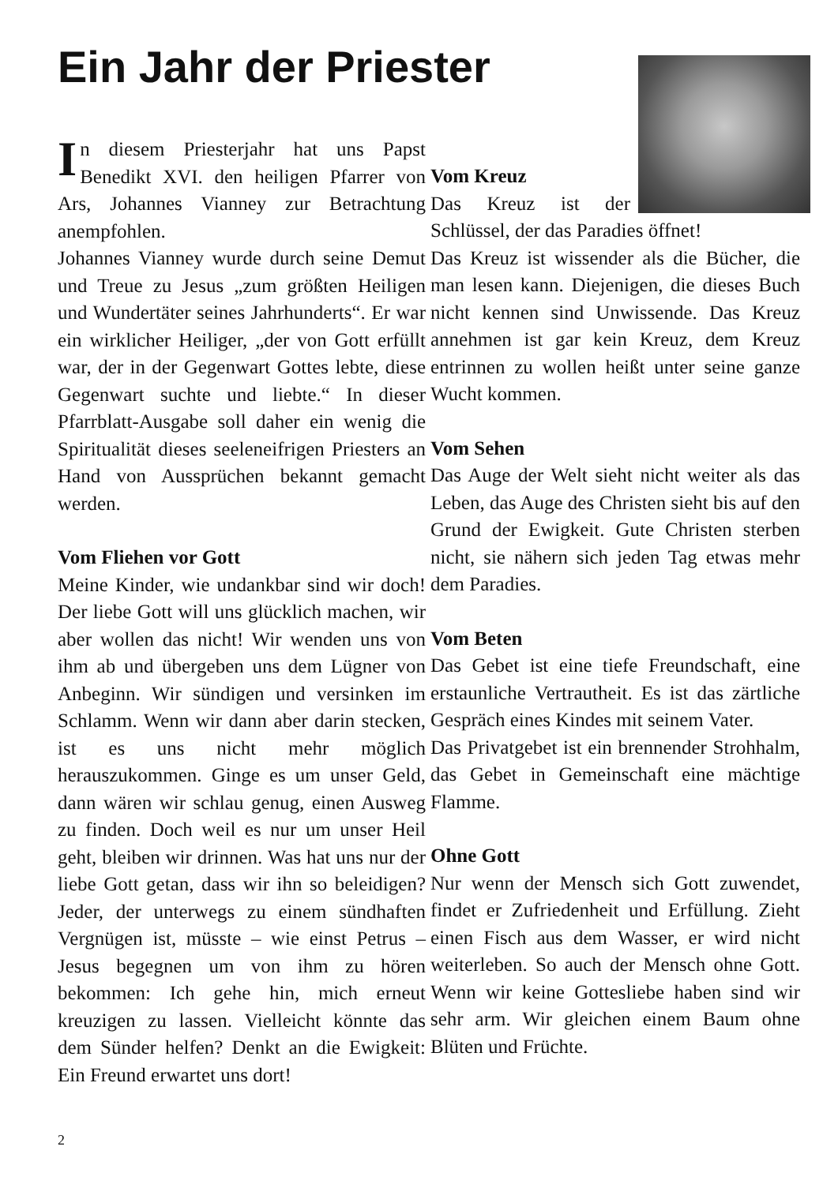Ein Jahr der Priester
In diesem Priesterjahr hat uns Papst Benedikt XVI. den heiligen Pfarrer von Ars, Johannes Vianney zur Betrachtung anempfohlen.
Johannes Vianney wurde durch seine Demut und Treue zu Jesus „zum größten Heiligen und Wundertäter seines Jahrhunderts“. Er war ein wirklicher Heiliger, „der von Gott erfüllt war, der in der Gegenwart Gottes lebte, diese Gegenwart suchte und liebte.“ In dieser Pfarrblatt-Ausgabe soll daher ein wenig die Spiritualität dieses seeleneifrigen Priesters an Hand von Aussprüchen bekannt gemacht werden.
Vom Fliehen vor Gott
Meine Kinder, wie undankbar sind wir doch! Der liebe Gott will uns glücklich machen, wir aber wollen das nicht! Wir wenden uns von ihm ab und übergeben uns dem Lügner von Anbeginn. Wir sündigen und versinken im Schlamm. Wenn wir dann aber darin stecken, ist es uns nicht mehr möglich herauszukommen. Ginge es um unser Geld, dann wären wir schlau genug, einen Ausweg zu finden. Doch weil es nur um unser Heil geht, bleiben wir drinnen. Was hat uns nur der liebe Gott getan, dass wir ihn so beleidigen? Jeder, der unterwegs zu einem sündhaften Vergnügen ist, müsste – wie einst Petrus – Jesus begegnen um von ihm zu hören bekommen: Ich gehe hin, mich erneut kreuzigen zu lassen. Vielleicht könnte das dem Sünder helfen? Denkt an die Ewigkeit: Ein Freund erwartet uns dort!
Vom Kreuz
Das Kreuz ist der Schlüssel, der das Paradies öffnet!
Das Kreuz ist wissender als die Bücher, die man lesen kann. Diejenigen, die dieses Buch nicht kennen sind Unwissende. Das Kreuz annehmen ist gar kein Kreuz, dem Kreuz entrinnen zu wollen heißt unter seine ganze Wucht kommen.
Vom Sehen
Das Auge der Welt sieht nicht weiter als das Leben, das Auge des Christen sieht bis auf den Grund der Ewigkeit. Gute Christen sterben nicht, sie nähern sich jeden Tag etwas mehr dem Paradies.
Vom Beten
Das Gebet ist eine tiefe Freundschaft, eine erstaunliche Vertrautheit. Es ist das zärtliche Gespräch eines Kindes mit seinem Vater.
Das Privatgebet ist ein brennender Strohhalm, das Gebet in Gemeinschaft eine mächtige Flamme.
Ohne Gott
Nur wenn der Mensch sich Gott zuwendet, findet er Zufriedenheit und Erfüllung. Zieht einen Fisch aus dem Wasser, er wird nicht weiterleben. So auch der Mensch ohne Gott. Wenn wir keine Gottesliebe haben sind wir sehr arm. Wir gleichen einem Baum ohne Blüten und Früchte.
2